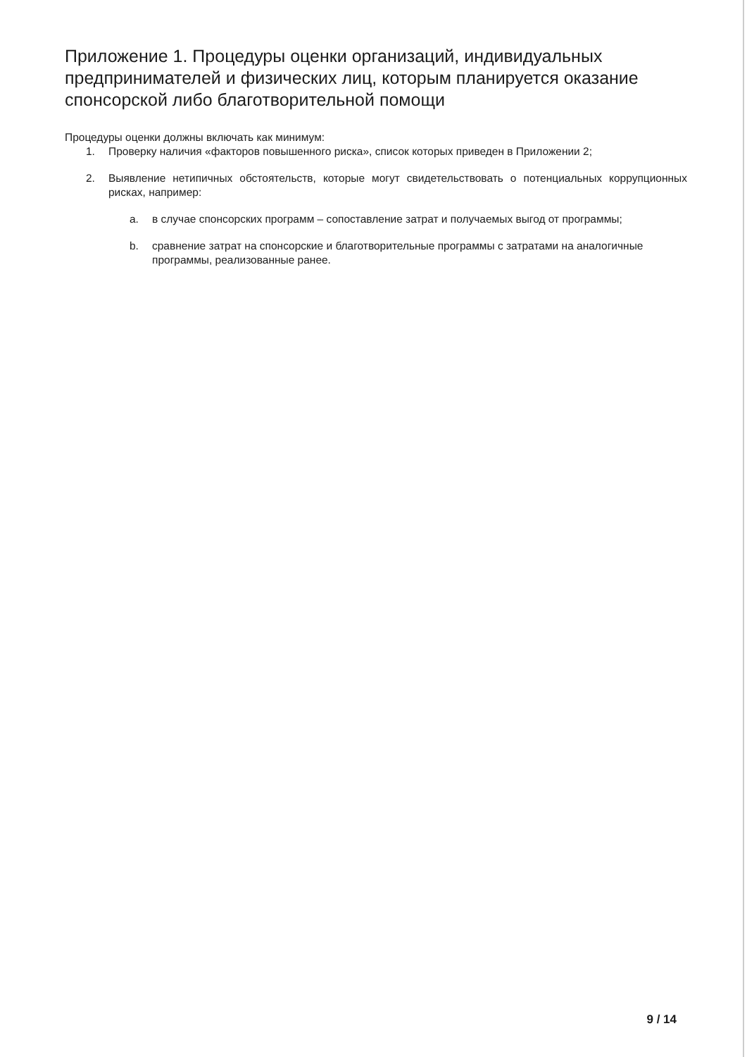Приложение 1. Процедуры оценки организаций, индивидуальных предпринимателей и физических лиц, которым планируется оказание спонсорской либо благотворительной помощи
Процедуры оценки должны включать как минимум:
1. Проверку наличия «факторов повышенного риска», список которых приведен в Приложении 2;
2. Выявление нетипичных обстоятельств, которые могут свидетельствовать о потенциальных коррупционных рисках, например:
a. в случае спонсорских программ – сопоставление затрат и получаемых выгод от программы;
b. сравнение затрат на спонсорские и благотворительные программы с затратами на аналогичные программы, реализованные ранее.
9 / 14